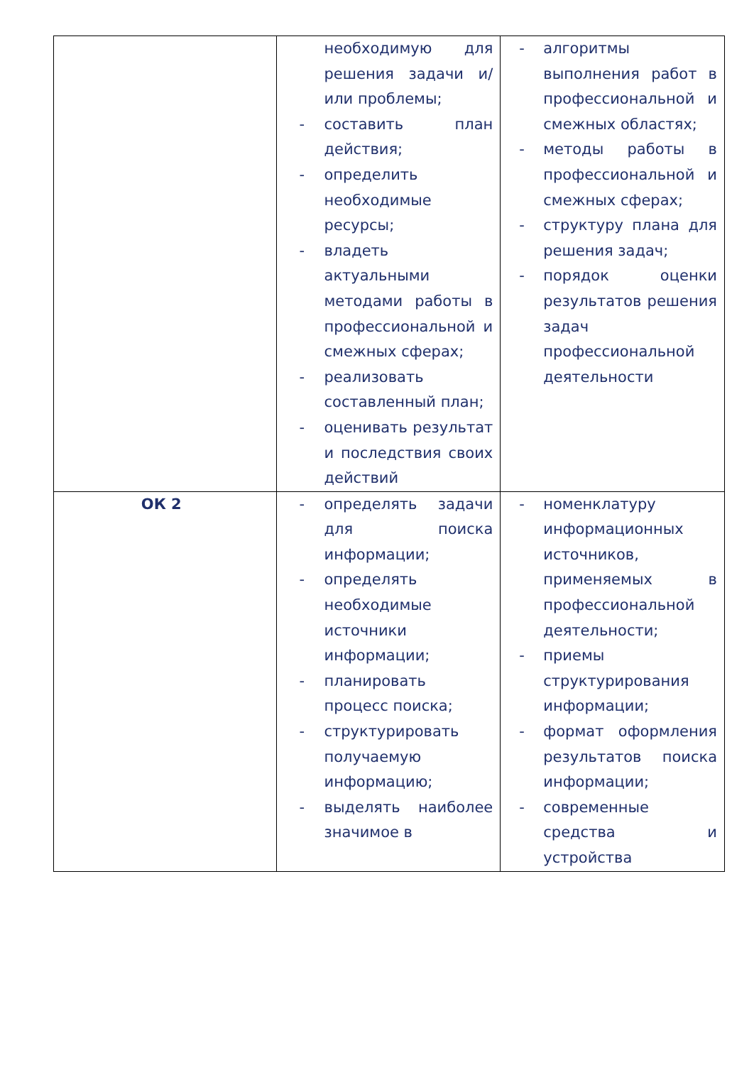| | необходимую для решения задачи и/или проблемы; - составить план действия; - определить необходимые ресурсы; - владеть актуальными методами работы в профессиональной и смежных сферах; - реализовать составленный план; - оценивать результат и последствия своих действий | - алгоритмы выполнения работ в профессиональной и смежных областях; - методы работы в профессиональной и смежных сферах; - структуру плана для решения задач; - порядок оценки результатов решения задач профессиональной деятельности |
| ОК 2 | - определять задачи для поиска информации; - определять необходимые источники информации; - планировать процесс поиска; - структурировать получаемую информацию; - выделять наиболее значимое в | - номенклатуру информационных источников, применяемых в профессиональной деятельности; - приемы структурирования информации; - формат оформления результатов поиска информации; - современные средства и устройства |